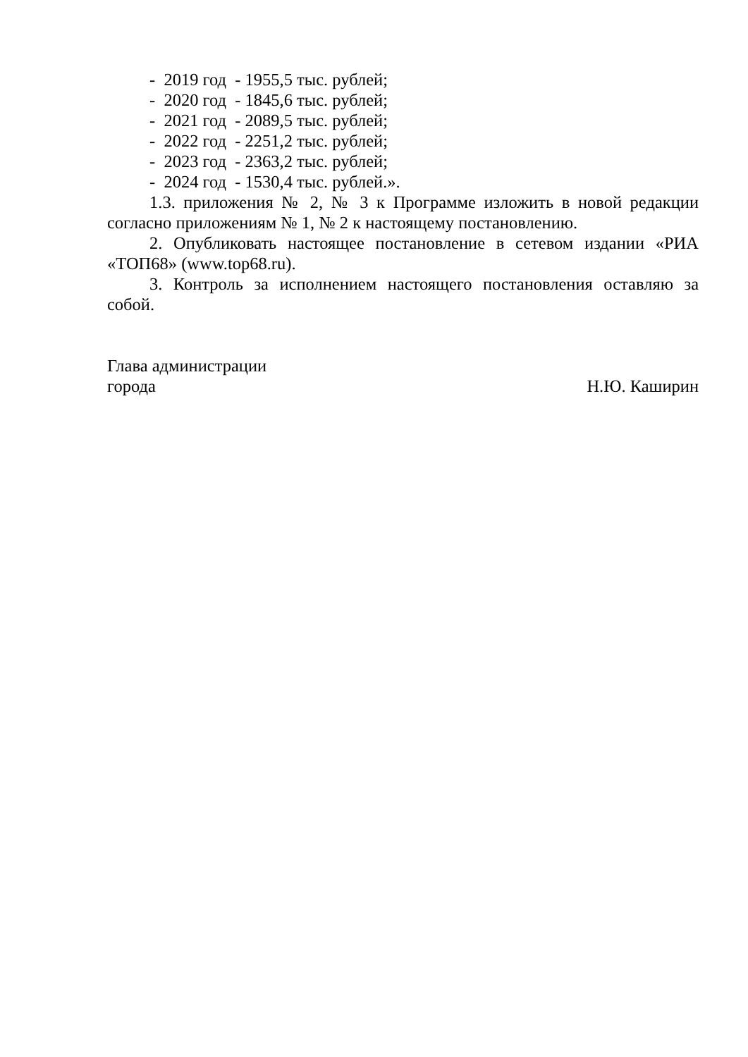- 2019 год - 1955,5 тыс. рублей;
- 2020 год - 1845,6 тыс. рублей;
- 2021 год - 2089,5 тыс. рублей;
- 2022 год - 2251,2 тыс. рублей;
- 2023 год - 2363,2 тыс. рублей;
- 2024 год - 1530,4 тыс. рублей.».
1.3. приложения № 2, № 3 к Программе изложить в новой редакции согласно приложениям № 1, № 2 к настоящему постановлению.
2. Опубликовать настоящее постановление в сетевом издании «РИА «ТОП68» (www.top68.ru).
3. Контроль за исполнением настоящего постановления оставляю за собой.
Глава администрации
города Н.Ю. Каширин